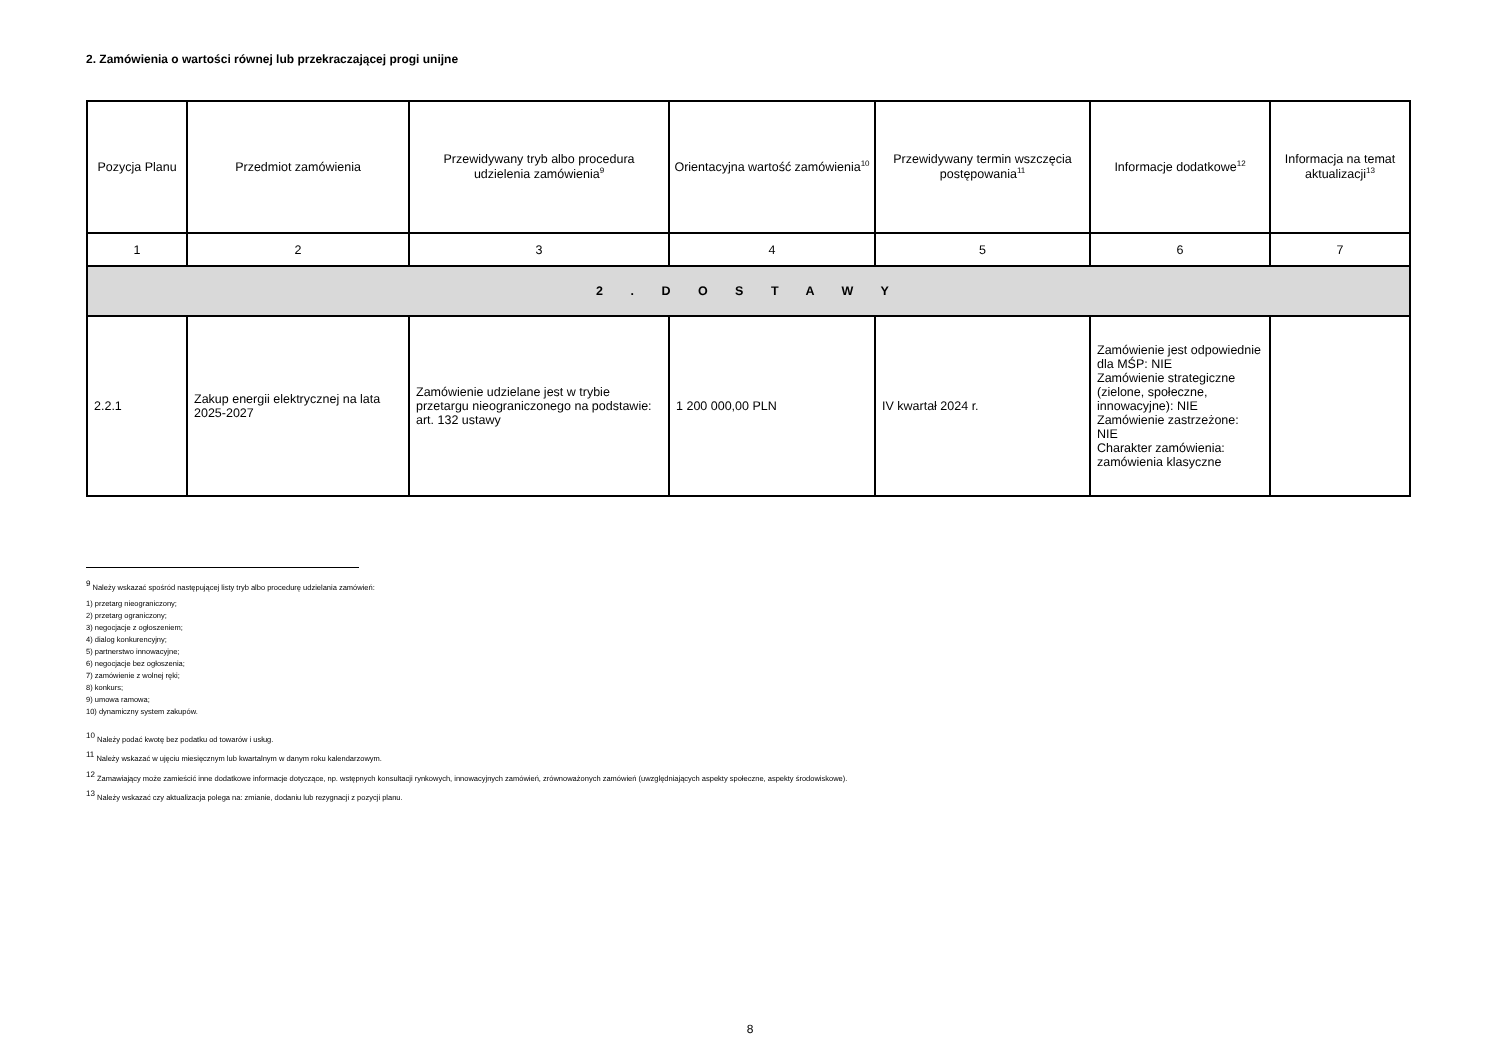2. Zamówienia o wartości równej lub przekraczającej progi unijne
| Pozycja Planu | Przedmiot zamówienia | Przewidywany tryb albo procedura udzielenia zamówienia<sup>9</sup> | Orientacyjna wartość zamówienia<sup>10</sup> | Przewidywany termin wszczęcia postępowania<sup>11</sup> | Informacje dodatkowe<sup>12</sup> | Informacja na temat aktualizacji<sup>13</sup> |
| --- | --- | --- | --- | --- | --- | --- |
| 1 | 2 | 3 | 4 | 5 | 6 | 7 |
| 2 . D O S T A W Y | | | | | | |
| 2.2.1 | Zakup energii elektrycznej na lata 2025-2027 | Zamówienie udzielane jest w trybie przetargu nieograniczonego na podstawie: art. 132 ustawy | 1 200 000,00 PLN | IV kwartał 2024 r. | Zamówienie jest odpowiednie dla MŚP: NIE Zamówienie strategiczne (zielone, społeczne, innowacyjne): NIE Zamówienie zastrzeżone: NIE Charakter zamówienia: zamówienia klasyczne | |
<sup>9</sup> Należy wskazać spośród następującej listy tryb albo procedurę udzielania zamówień:
1) przetarg nieograniczony;
2) przetarg ograniczony;
3) negocjacje z ogłoszeniem;
4) dialog konkurencyjny;
5) partnerstwo innowacyjne;
6) negocjacje bez ogłoszenia;
7) zamówienie z wolnej ręki;
8) konkurs;
9) umowa ramowa;
10) dynamiczny system zakupów.
<sup>10</sup> Należy podać kwotę bez podatku od towarów i usług.
<sup>11</sup> Należy wskazać w ujęciu miesięcznym lub kwartalnym w danym roku kalendarzowym.
<sup>12</sup> Zamawiający może zamieścić inne dodatkowe informacje dotyczące, np. wstępnych konsultacji rynkowych, innowacyjnych zamówień, zrównoważonych zamówień (uwzględniających aspekty społeczne, aspekty środowiskowe).
<sup>13</sup> Należy wskazać czy aktualizacja polega na: zmianie, dodaniu lub rezygnacji z pozycji planu.
8